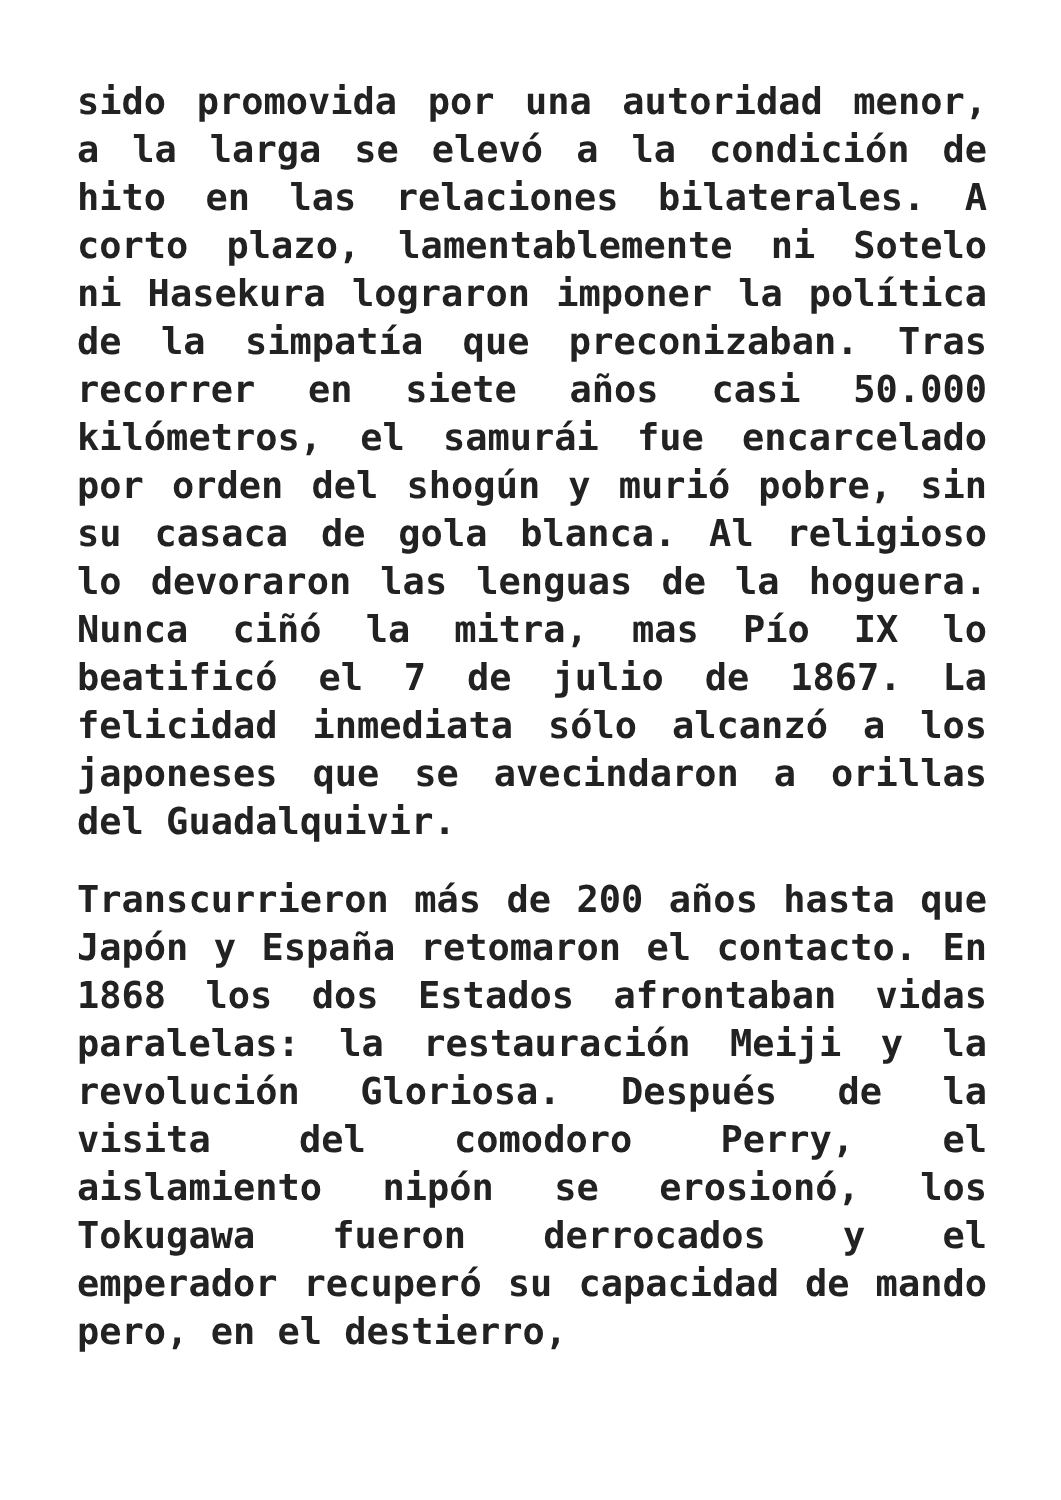sido promovida por una autoridad menor, a la larga se elevó a la condición de hito en las relaciones bilaterales. A corto plazo, lamentablemente ni Sotelo ni Hasekura lograron imponer la política de la simpatía que preconizaban. Tras recorrer en siete años casi 50.000 kilómetros, el samurái fue encarcelado por orden del shogún y murió pobre, sin su casaca de gola blanca. Al religioso lo devoraron las lenguas de la hoguera. Nunca ciñó la mitra, mas Pío IX lo beatificó el 7 de julio de 1867. La felicidad inmediata sólo alcanzó a los japoneses que se avecindaron a orillas del Guadalquivir.
Transcurrieron más de 200 años hasta que Japón y España retomaron el contacto. En 1868 los dos Estados afrontaban vidas paralelas: la restauración Meiji y la revolución Gloriosa. Después de la visita del comodoro Perry, el aislamiento nipón se erosionó, los Tokugawa fueron derrocados y el emperador recuperó su capacidad de mando pero, en el destierro,